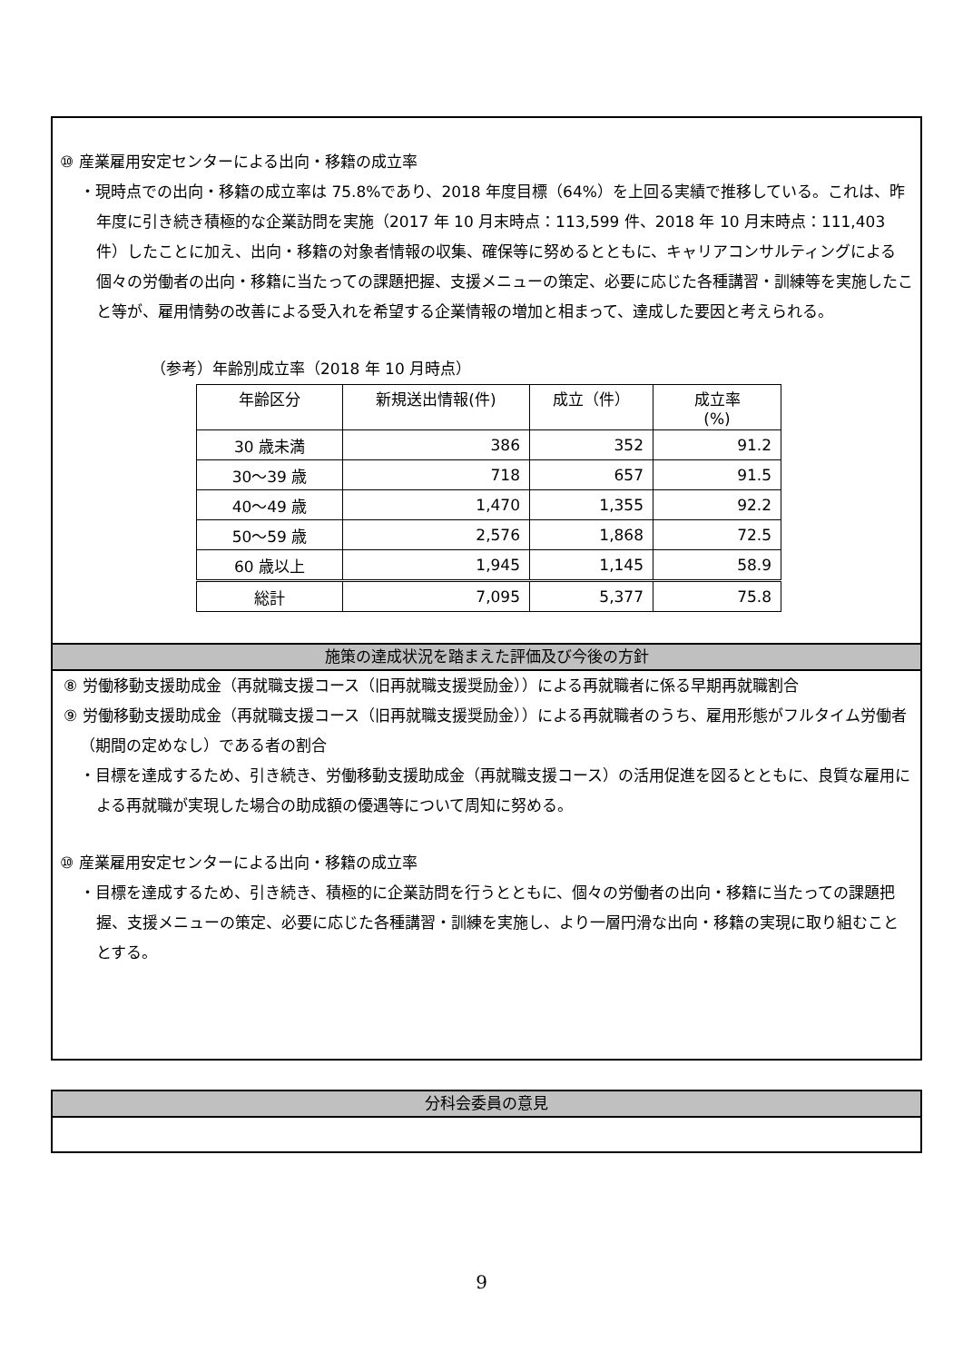⑩ 産業雇用安定センターによる出向・移籍の成立率
・現時点での出向・移籍の成立率は 75.8%であり、2018 年度目標（64%）を上回る実績で推移している。これは、昨年度に引き続き積極的な企業訪問を実施（2017 年 10 月末時点：113,599 件、2018 年 10 月末時点：111,403 件）したことに加え、出向・移籍の対象者情報の収集、確保等に努めるとともに、キャリアコンサルティングによる個々の労働者の出向・移籍に当たっての課題把握、支援メニューの策定、必要に応じた各種講習・訓練等を実施したこと等が、雇用情勢の改善による受入れを希望する企業情報の増加と相まって、達成した要因と考えられる。
（参考）年齢別成立率（2018 年 10 月時点）
| 年齢区分 | 新規送出情報(件) | 成立（件） | 成立率 (%) |
| --- | --- | --- | --- |
| 30 歳未満 | 386 | 352 | 91.2 |
| 30～39 歳 | 718 | 657 | 91.5 |
| 40～49 歳 | 1,470 | 1,355 | 92.2 |
| 50～59 歳 | 2,576 | 1,868 | 72.5 |
| 60 歳以上 | 1,945 | 1,145 | 58.9 |
| 総計 | 7,095 | 5,377 | 75.8 |
施策の達成状況を踏まえた評価及び今後の方針
⑧ 労働移動支援助成金（再就職支援コース（旧再就職支援奨励金））による再就職者に係る早期再就職割合
⑨ 労働移動支援助成金（再就職支援コース（旧再就職支援奨励金））による再就職者のうち、雇用形態がフルタイム労働者（期間の定めなし）である者の割合
・目標を達成するため、引き続き、労働移動支援助成金（再就職支援コース）の活用促進を図るとともに、良質な雇用による再就職が実現した場合の助成額の優遇等について周知に努める。
⑩ 産業雇用安定センターによる出向・移籍の成立率
・目標を達成するため、引き続き、積極的に企業訪問を行うとともに、個々の労働者の出向・移籍に当たっての課題把握、支援メニューの策定、必要に応じた各種講習・訓練を実施し、より一層円滑な出向・移籍の実現に取り組むこととする。
分科会委員の意見
9